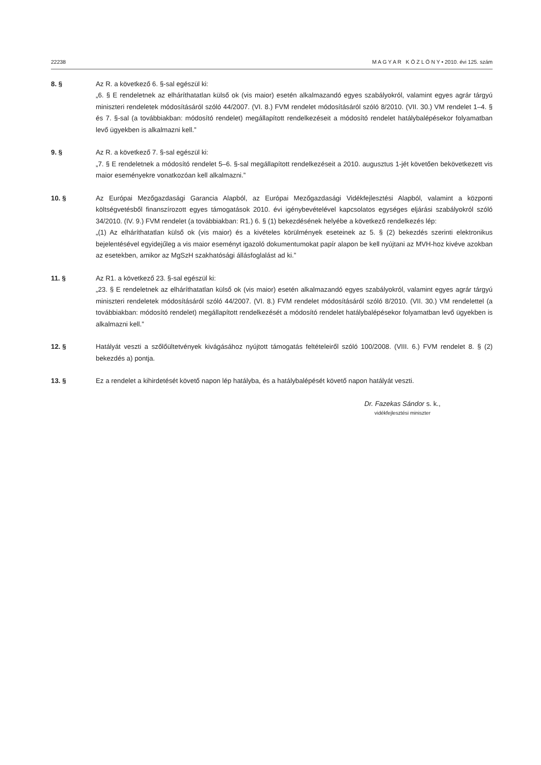22238 M A G Y A R K Ö Z L Ö N Y • 2010. évi 125. szám
8. § Az R. a következő 6. §-sal egészül ki:
„6. § E rendeletnek az elháríthatatlan külső ok (vis maior) esetén alkalmazandó egyes szabályokról, valamint egyes agrár tárgyú miniszteri rendeletek módosításáról szóló 44/2007. (VI. 8.) FVM rendelet módosításáról szóló 8/2010. (VII. 30.) VM rendelet 1–4. § és 7. §-sal (a továbbiakban: módosító rendelet) megállapított rendelkezéseit a módosító rendelet hatálybalépésekor folyamatban levő ügyekben is alkalmazni kell.”
9. § Az R. a következő 7. §-sal egészül ki:
„7. § E rendeletnek a módosító rendelet 5–6. §-sal megállapított rendelkezéseit a 2010. augusztus 1-jét követően bekövetkezett vis maior eseményekre vonatkozóan kell alkalmazni.”
10. § Az Európai Mezőgazdasági Garancia Alapból, az Európai Mezőgazdasági Vidékfejlesztési Alapból, valamint a központi költségvetésből finanszírozott egyes támogatások 2010. évi igénybevételével kapcsolatos egységes eljárási szabályokról szóló 34/2010. (IV. 9.) FVM rendelet (a továbbiakban: R1.) 6. § (1) bekezdésének helyébe a következő rendelkezés lép:
„(1) Az elháríthatatlan külső ok (vis maior) és a kivételes körülmények eseteinek az 5. § (2) bekezdés szerinti elektronikus bejelentésével egyidejűleg a vis maior eseményt igazoló dokumentumokat papír alapon be kell nyújtani az MVH-hoz kivéve azokban az esetekben, amikor az MgSzH szakhatósági állásfoglalást ad ki.”
11. § Az R1. a következő 23. §-sal egészül ki:
„23. § E rendeletnek az elháríthatatlan külső ok (vis maior) esetén alkalmazandó egyes szabályokról, valamint egyes agrár tárgyú miniszteri rendeletek módosításáról szóló 44/2007. (VI. 8.) FVM rendelet módosításáról szóló 8/2010. (VII. 30.) VM rendelettel (a továbbiakban: módosító rendelet) megállapított rendelkezését a módosító rendelet hatálybalépésekor folyamatban levő ügyekben is alkalmazni kell.”
12. § Hatályát veszti a szőlőültetvények kivágásához nyújtott támogatás feltételeiről szóló 100/2008. (VIII. 6.) FVM rendelet 8. § (2) bekezdés a) pontja.
13. § Ez a rendelet a kihirdetését követő napon lép hatályba, és a hatálybalépését követő napon hatályát veszti.
Dr. Fazekas Sándor s. k.,
vidékfejlesztési miniszter